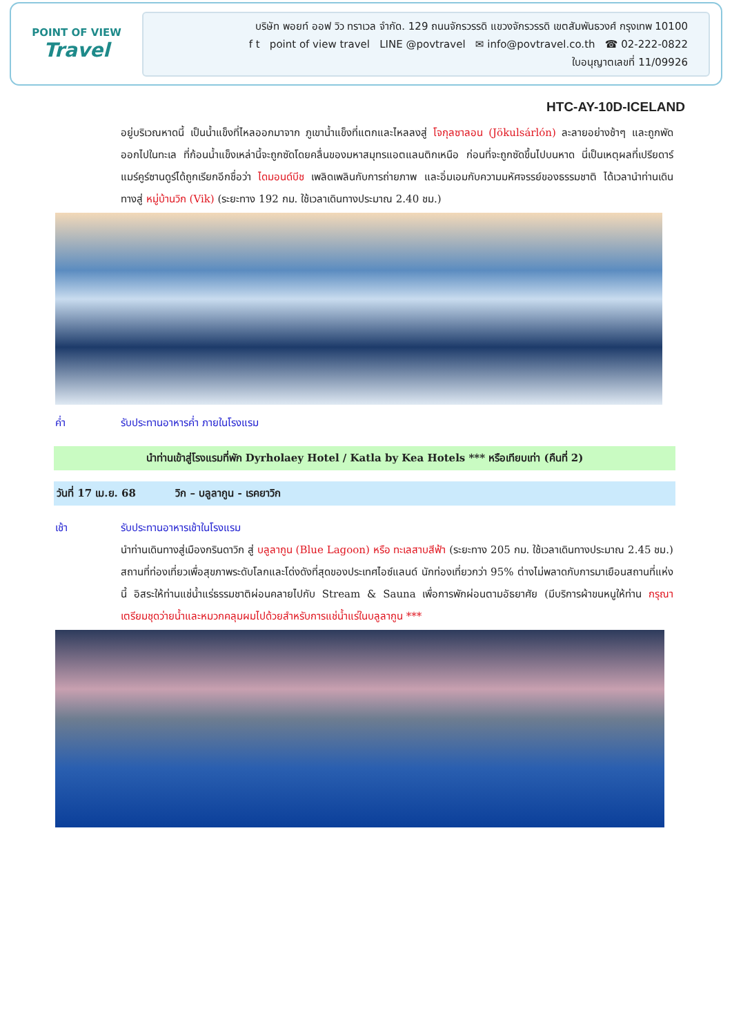POINT OF VIEW
Travel
บริษัท พอยท์ ออฟ วิว ทราเวล จำกัด. 129 ถนนจักรวรรดิ แขวงจักรวรรดิ เขตสัมพันธวงศ์ กรุงเทพ 10100
f t point of view travel LINE @povtravel ✉ info@povtravel.co.th ☎ 02-222-0822
ใบอนุญาตเลขที่ 11/09926
HTC-AY-10D-ICELAND
อยู่บริเวณหาดนี้ เป็นน้ำแข็งที่ไหลออกมาจาก ภูเขาน้ำแข็งที่แตกและไหลลงสู่ โจกุลซาลอน (Jökulsárlón) ละลายอย่างช้าๆ และถูกพัดออกไปในทะเล ที่ก้อนน้ำแข็งเหล่านี้จะถูกซัดโดยคลื่นของมหาสมุทรแอตแลนติกเหนือ ก่อนที่จะถูกซัดขึ้นไปบนหาด นี่เป็นเหตุผลที่เปรียดาร์แมร์คูร์ซานดูร์ได้ถูกเรียกอีกชื่อว่า ไดมอนด์บีช เพลิดเพลินกับการถ่ายภาพ และอิ่มเอมกับความมหัศจรรย์ของธรรมชาติ ได้เวลานำท่านเดินทางสู่ หมู่บ้านวิก (Vik) (ระยะทาง 192 กม. ใช้เวลาเดินทางประมาณ 2.40 ชม.)
ค่ำ รับประทานอาหารค่ำ ภายในโรงแรม
นำท่านเข้าสู่โรงแรมที่พัก Dyrholaey Hotel / Katla by Kea Hotels *** หรือเทียบเท่า (คืนที่ 2)
วันที่ 17 เม.ย. 68 วิก – บลูลากูน - เรคยาวิก
เช้า รับประทานอาหารเช้าในโรงแรม
นำท่านเดินทางสู่เมืองกรินดาวิก สู่ บลูลากูน (Blue Lagoon) หรือ ทะเลสาบสีฟ้า (ระยะทาง 205 กม. ใช้เวลาเดินทางประมาณ 2.45 ชม.) สถานที่ท่องเที่ยวเพื่อสุขภาพระดับโลกและโด่งดังที่สุดของประเทศไอซ์แลนด์ นักท่องเที่ยวกว่า 95% ต่างไม่พลาดกับการมาเยือนสถานที่แห่งนี้ อิสระให้ท่านแช่น้ำแร่ธรรมชาติผ่อนคลายไปกับ Stream & Sauna เพื่อการพักผ่อนตามอัธยาศัย (มีบริการผ้าขนหนูให้ท่าน กรุณาเตรียมชุดว่ายน้ำและหมวกคลุมผมไปด้วยสำหรับการแช่น้ำแร่ในบลูลากูน ***